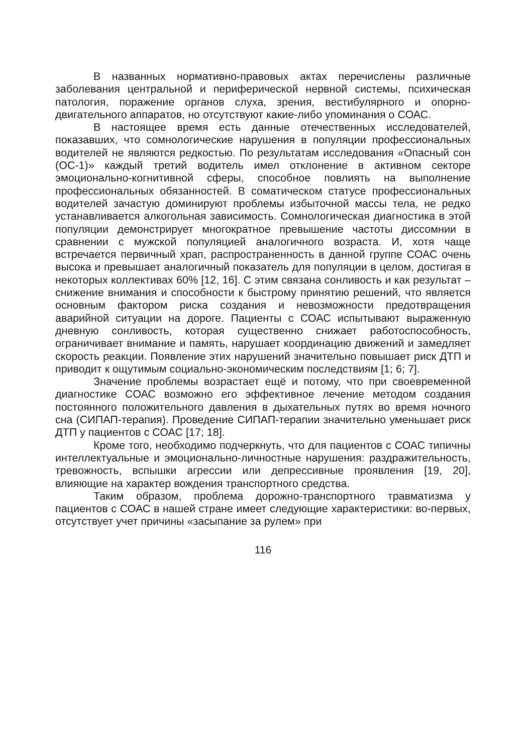В названных нормативно-правовых актах перечислены различные заболевания центральной и периферической нервной системы, психическая патология, поражение органов слуха, зрения, вестибулярного и опорно-двигательного аппаратов, но отсутствуют какие-либо упоминания о СОАС.
В настоящее время есть данные отечественных исследователей, показавших, что сомнологические нарушения в популяции профессиональных водителей не являются редкостью. По результатам исследования «Опасный сон (ОС-1)» каждый третий водитель имел отклонение в активном секторе эмоционально-когнитивной сферы, способное повлиять на выполнение профессиональных обязанностей. В соматическом статусе профессиональных водителей зачастую доминируют проблемы избыточной массы тела, не редко устанавливается алкогольная зависимость. Сомнологическая диагностика в этой популяции демонстрирует многократное превышение частоты диссомнии в сравнении с мужской популяцией аналогичного возраста. И, хотя чаще встречается первичный храп, распространенность в данной группе СОАС очень высока и превышает аналогичный показатель для популяции в целом, достигая в некоторых коллективах 60% [12, 16]. С этим связана сонливость и как результат – снижение внимания и способности к быстрому принятию решений, что является основным фактором риска создания и невозможности предотвращения аварийной ситуации на дороге. Пациенты с СОАС испытывают выраженную дневную сонливость, которая существенно снижает работоспособность, ограничивает внимание и память, нарушает координацию движений и замедляет скорость реакции. Появление этих нарушений значительно повышает риск ДТП и приводит к ощутимым социально-экономическим последствиям [1; 6; 7].
Значение проблемы возрастает ещё и потому, что при своевременной диагностике СОАС возможно его эффективное лечение методом создания постоянного положительного давления в дыхательных путях во время ночного сна (СИПАП-терапия). Проведение СИПАП-терапии значительно уменьшает риск ДТП у пациентов с СОАС [17; 18].
Кроме того, необходимо подчеркнуть, что для пациентов с СОАС типичны интеллектуальные и эмоционально-личностные нарушения: раздражительность, тревожность, вспышки агрессии или депрессивные проявления [19, 20], влияющие на характер вождения транспортного средства.
Таким образом, проблема дорожно-транспортного травматизма у пациентов с СОАС в нашей стране имеет следующие характеристики: во-первых, отсутствует учет причины «засыпание за рулем» при
116